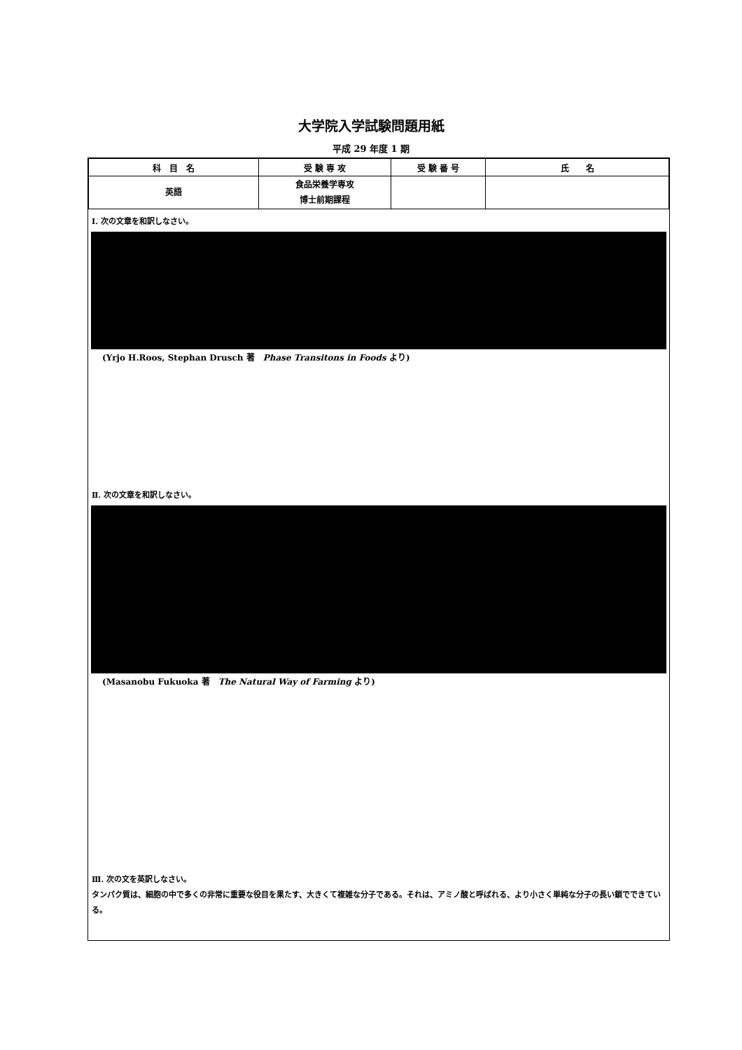大学院入学試験問題用紙
平成 29 年度 1 期
| 科 目 名 | 受 験 専 攻 | 受 験 番 号 | 氏 名 |
| --- | --- | --- | --- |
| 英語 | 食品栄養学専攻 博士前期課程 | | |
Ⅰ. 次の文章を和訳しなさい。
(Yrjo H.Roos, Stephan Drusch 著　Phase Transitons in Foods より)
Ⅱ. 次の文章を和訳しなさい。
(Masanobu Fukuoka 著　The Natural Way of Farming より)
Ⅲ. 次の文を英訳しなさい。
タンパク質は、細胞の中で多くの非常に重要な役目を果たす、大きくて複雑な分子である。それは、アミノ酸と呼ばれる、より小さく単純な分子の長い鎖でできている。